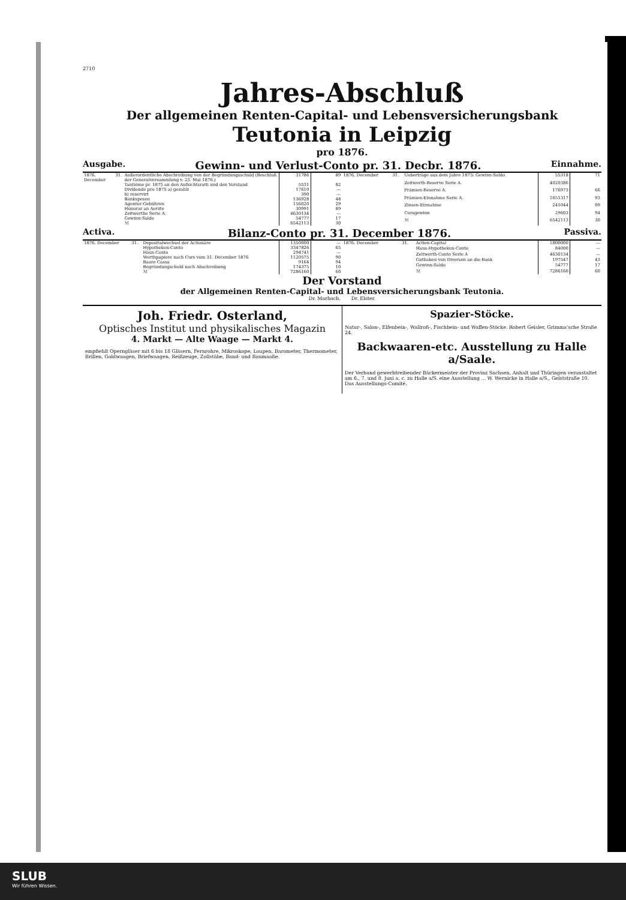2710
Jahres-Abschluß
Der allgemeinen Renten-Capital- und Lebensversicherungsbank
Teutonia in Leipzig
pro 1876.
Ausgabe. Gewinn- und Verlust-Conto pr. 31. Decbr. 1876. Einnahme.
| 1876. December | 31. | Außerordentliche Abschreibung von der Begründungsschuld (Beschluß der Generalversammlung v. 23. Mai 1876.) | 31786 | 89 |
| | | Tantième pr. 1875 an den Aufsichtsrath und den Vorstand | 5531 | 82 |
| | | Dividende pro 1875 a) gezahlt | 17610 | — |
| | | b) reservirt | 390 | — |
| | | Bankspesen | 136928 | 48 |
| | | Agentur-Gebühren | 156020 | 29 |
| | | Honorar an Aerzte | 30991 | 89 |
| | | Zeitwerthe Serie A. | 4630134 | — |
| | | Gewinn-Saldo | 54777 | 17 |
| | | ℳ | 6542113 | 30 |
| 1876. December | 31. | Ueberträge aus dem Jahre 1875: Gewinn-Saldo | 55318 | 71 |
| | | Zeitwerth-Reserve Serie A. | 4020386 | |
| | | Prämien-Reserve A. | 176973 | 66 |
| | | Prämien-Einnahme Serie A. | 1651317 | 93 |
| | | Zinsen-Einnahme | 241044 | 09 |
| | | Cursgewinn | 29603 | 94 |
| | | ℳ | 6542113 | 30 |
Activa. Bilanz-Conto pr. 31. December 1876. Passiva.
| 1876. December | 31. | Depositalwechsel der Actionäre | 1350000 | — |
| | | Hypotheken-Conto | 3347826 | 65 |
| | | Haus-Conto | 294741 | — |
| | | Werthpapiere nach Curs vom 31. December 1876 | 1120575 | 90 |
| | | Baare Cassa | 9164 | 94 |
| | | Begründungschuld nach Abschreibung | 174375 | 10 |
| | | ℳ | 7286160 | 60 |
| 1876. December | 31. | Actien-Capital | 1800000 | — |
| | | Haus-Hypotheken-Conto | 84000 | — |
| | | Zeitwerth-Conto Serie A | 4630134 | — |
| | | Guthaben von Diversen an die Bank | 197547 | 43 |
| | | Gewinn-Saldo | 54777 | 17 |
| | | ℳ | 7286160 | 60 |
Der Vorstand
der Allgemeinen Renten-Capital- und Lebensversicherungsbank Teutonia.
Dr. Marbach. Dr. Elster.
Joh. Friedr. Osterland,
Optisches Institut und physikalisches Magazin
4. Markt — Alte Waage — Markt 4.
empfiehlt Operngläser mit 6 bis 18 Gläsern, Fernrohre, Mikroskope, Loupen, Barometer, Thermometer, Brillen, Goldwaagen, Briefwaagen, Reißzeuge, Zollstäbe, Band- und Baumaaße.
Spazier-Stöcke.
Natur-, Salon-, Elfenbein-, Wallroß-, Fischbein- und Waffen-Stöcke. Robert Geisler, Grimma'sche Straße 24.
Backwaaren-etc. Ausstellung zu Halle a/Saale.
Der Verband gewerbtreibender Bäckermeister der Provinz Sachsen, Anhalt und Thüringen veranstaltet am 6., 7. und 8. Juni a. c. zu Halle a/S. eine Ausstellung ... W. Wernicke in Halle a/S., Geiststraße 10. Das Ausstellungs-Comité.
SLUB
Wir führen Wissen.